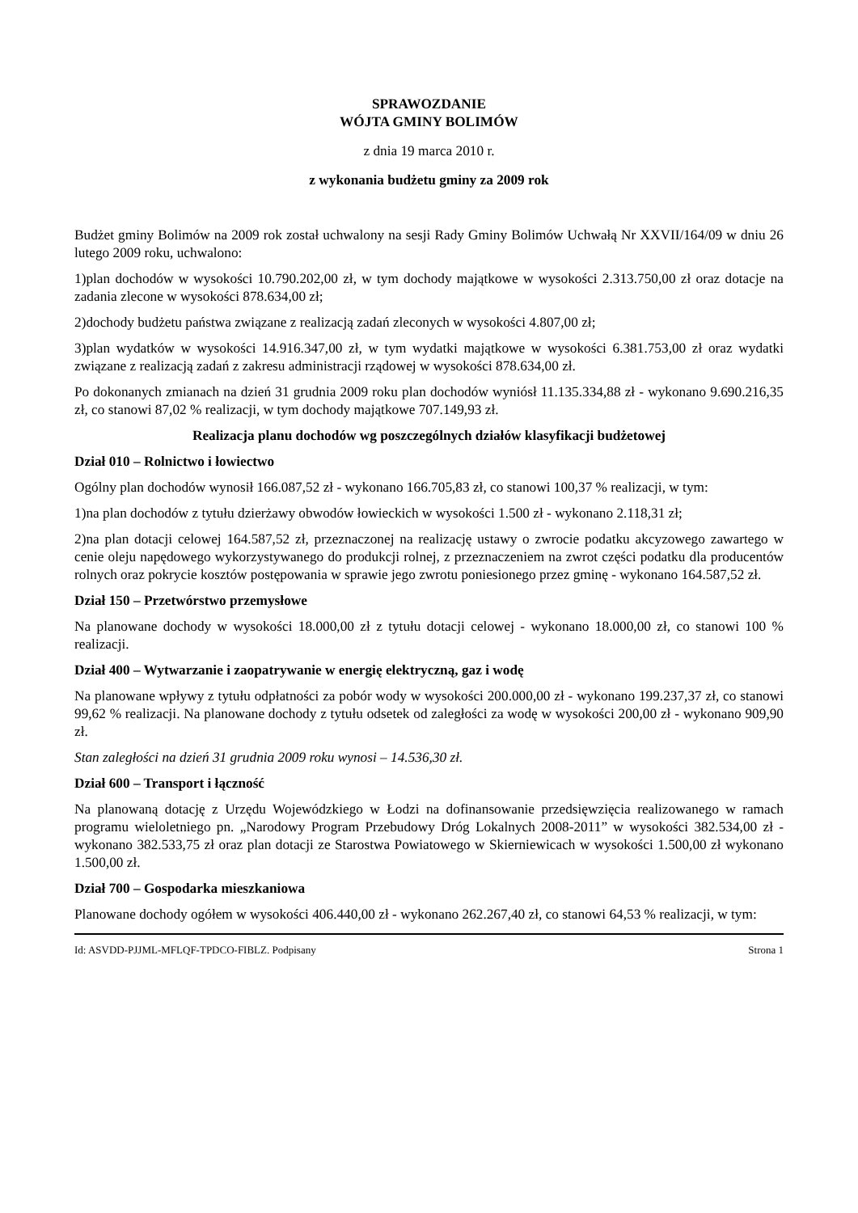SPRAWOZDANIE
WÓJTA GMINY BOLIMÓW
z dnia 19 marca 2010 r.
z wykonania budżetu gminy za 2009 rok
Budżet gminy Bolimów na 2009 rok został uchwalony na sesji Rady Gminy Bolimów Uchwałą Nr XXVII/164/09 w dniu 26 lutego 2009 roku, uchwalono:
1)plan dochodów w wysokości 10.790.202,00 zł, w tym dochody majątkowe w wysokości 2.313.750,00 zł oraz dotacje na zadania zlecone w wysokości 878.634,00 zł;
2)dochody budżetu państwa związane z realizacją zadań zleconych w wysokości 4.807,00 zł;
3)plan wydatków w wysokości 14.916.347,00 zł, w tym wydatki majątkowe w wysokości 6.381.753,00 zł oraz wydatki związane z realizacją zadań z zakresu administracji rządowej w wysokości 878.634,00 zł.
Po dokonanych zmianach na dzień 31 grudnia 2009 roku plan dochodów wyniósł 11.135.334,88 zł - wykonano 9.690.216,35 zł, co stanowi 87,02 % realizacji, w tym dochody majątkowe 707.149,93 zł.
Realizacja planu dochodów wg poszczególnych działów klasyfikacji budżetowej
Dział 010 – Rolnictwo i łowiectwo
Ogólny plan dochodów wynosił 166.087,52 zł - wykonano 166.705,83 zł, co stanowi 100,37 % realizacji, w tym:
1)na plan dochodów z tytułu dzierżawy obwodów łowieckich w wysokości 1.500 zł - wykonano 2.118,31 zł;
2)na plan dotacji celowej 164.587,52 zł, przeznaczonej na realizację ustawy o zwrocie podatku akcyzowego zawartego w cenie oleju napędowego wykorzystywanego do produkcji rolnej, z przeznaczeniem na zwrot części podatku dla producentów rolnych oraz pokrycie kosztów postępowania w sprawie jego zwrotu poniesionego przez gminę - wykonano 164.587,52 zł.
Dział 150 – Przetwórstwo przemysłowe
Na planowane dochody w wysokości 18.000,00 zł z tytułu dotacji celowej - wykonano 18.000,00 zł, co stanowi 100 % realizacji.
Dział 400 – Wytwarzanie i zaopatrywanie w energię elektryczną, gaz i wodę
Na planowane wpływy z tytułu odpłatności za pobór wody w wysokości 200.000,00 zł - wykonano 199.237,37 zł, co stanowi 99,62 % realizacji. Na planowane dochody z tytułu odsetek od zaległości za wodę w wysokości 200,00 zł - wykonano 909,90 zł.
Stan zaległości na dzień 31 grudnia 2009 roku wynosi – 14.536,30 zł.
Dział 600 – Transport i łączność
Na planowaną dotację z Urzędu Wojewódzkiego w Łodzi na dofinansowanie przedsięwzięcia realizowanego w ramach programu wieloletniego pn. „Narodowy Program Przebudowy Dróg Lokalnych 2008-2011” w wysokości 382.534,00 zł - wykonano 382.533,75 zł oraz plan dotacji ze Starostwa Powiatowego w Skierniewicach w wysokości 1.500,00 zł wykonano 1.500,00 zł.
Dział 700 – Gospodarka mieszkaniowa
Planowane dochody ogółem w wysokości 406.440,00 zł - wykonano 262.267,40 zł, co stanowi 64,53 % realizacji, w tym:
Id: ASVDD-PJJML-MFLQF-TPDCO-FIBLZ. Podpisany Strona 1